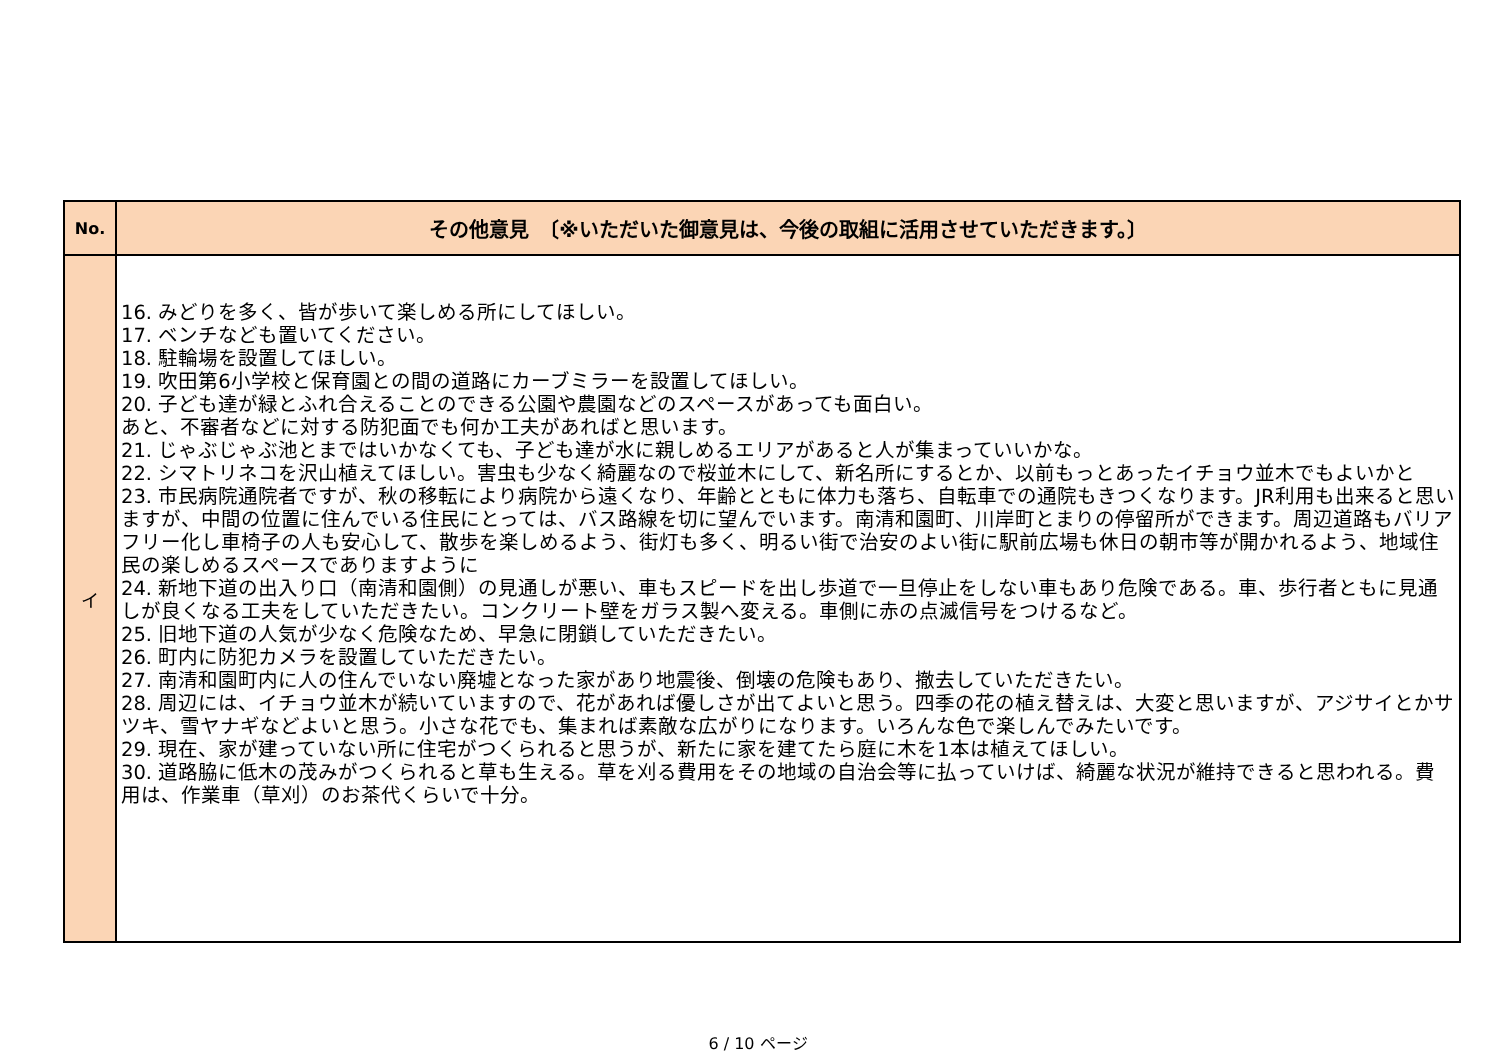| No. | その他意見 〔※いただいた御意見は、今後の取組に活用させていただきます。〕 |
| --- | --- |
| イ | 16. みどりを多く、皆が歩いて楽しめる所にしてほしい。 17. ベンチなども置いてください。 18. 駐輪場を設置してほしい。 19. 吹田第6小学校と保育園との間の道路にカーブミラーを設置してほしい。 20. 子ども達が緑とふれ合えることのできる公園や農園などのスペースがあっても面白い。 あと、不審者などに対する防犯面でも何か工夫があればと思います。 21. じゃぶじゃぶ池とまではいかなくても、子ども達が水に親しめるエリアがあると人が集まっていいかな。 22. シマトリネコを沢山植えてほしい。害虫も少なく綺麗なので桜並木にして、新名所にするとか、以前もっとあったイチョウ並木でもよいかと 23. 市民病院通院者ですが、秋の移転により病院から遠くなり、年齢とともに体力も落ち、自転車での通院もきつくなります。JR利用も出来ると思いますが、中間の位置に住んでいる住民にとっては、バス路線を切に望んでいます。南清和園町、川岸町とまりの停留所ができます。周辺道路もバリアフリー化し車椅子の人も安心して、散歩を楽しめるよう、街灯も多く、明るい街で治安のよい街に駅前広場も休日の朝市等が開かれるよう、地域住民の楽しめるスペースでありますように 24. 新地下道の出入り口（南清和園側）の見通しが悪い、車もスピードを出し歩道で一旦停止をしない車もあり危険である。車、歩行者ともに見通しが良くなる工夫をしていただきたい。コンクリート壁をガラス製へ変える。車側に赤の点滅信号をつけるなど。 25. 旧地下道の人気が少なく危険なため、早急に閉鎖していただきたい。 26. 町内に防犯カメラを設置していただきたい。 27. 南清和園町内に人の住んでいない廃墟となった家があり地震後、倒壊の危険もあり、撤去していただきたい。 28. 周辺には、イチョウ並木が続いていますので、花があれば優しさが出てよいと思う。四季の花の植え替えは、大変と思いますが、アジサイとかサツキ、雪ヤナギなどよいと思う。小さな花でも、集まれば素敵な広がりになります。いろんな色で楽しんでみたいです。 29. 現在、家が建っていない所に住宅がつくられると思うが、新たに家を建てたら庭に木を1本は植えてほしい。 30. 道路脇に低木の茂みがつくられると草も生える。草を刈る費用をその地域の自治会等に払っていけば、綺麗な状況が維持できると思われる。費用は、作業車（草刈）のお茶代くらいで十分。 |
6 / 10 ページ